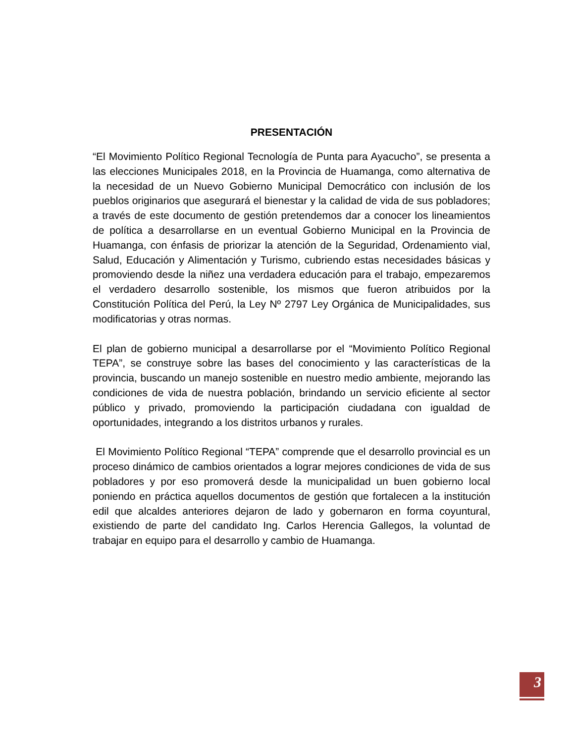PRESENTACIÓN
“El Movimiento Político Regional Tecnología de Punta para Ayacucho”, se presenta a las elecciones Municipales 2018, en la Provincia de Huamanga, como alternativa de la necesidad de un Nuevo Gobierno Municipal Democrático con inclusión de los pueblos originarios que asegurará el bienestar y la calidad de vida de sus pobladores; a través de este documento de gestión pretendemos dar a conocer los lineamientos de política a desarrollarse en un eventual Gobierno Municipal en la Provincia de Huamanga, con énfasis de priorizar la atención de la Seguridad, Ordenamiento vial, Salud, Educación y Alimentación y Turismo, cubriendo estas necesidades básicas y promoviendo desde la niñez una verdadera educación para el trabajo, empezaremos el verdadero desarrollo sostenible, los mismos que fueron atribuidos por la Constitución Política del Perú, la Ley Nº 2797 Ley Orgánica de Municipalidades, sus modificatorias y otras normas.
El plan de gobierno municipal a desarrollarse por el “Movimiento Político Regional TEPA”, se construye sobre las bases del conocimiento y las características de la provincia, buscando un manejo sostenible en nuestro medio ambiente, mejorando las condiciones de vida de nuestra población, brindando un servicio eficiente al sector público y privado, promoviendo la participación ciudadana con igualdad de oportunidades, integrando a los distritos urbanos y rurales.
El Movimiento Político Regional “TEPA” comprende que el desarrollo provincial es un proceso dinámico de cambios orientados a lograr mejores condiciones de vida de sus pobladores y por eso promoverá desde la municipalidad un buen gobierno local poniendo en práctica aquellos documentos de gestión que fortalecen a la institución edil que alcaldes anteriores dejaron de lado y gobernaron en forma coyuntural, existiendo de parte del candidato Ing. Carlos Herencia Gallegos, la voluntad de trabajar en equipo para el desarrollo y cambio de Huamanga.
3